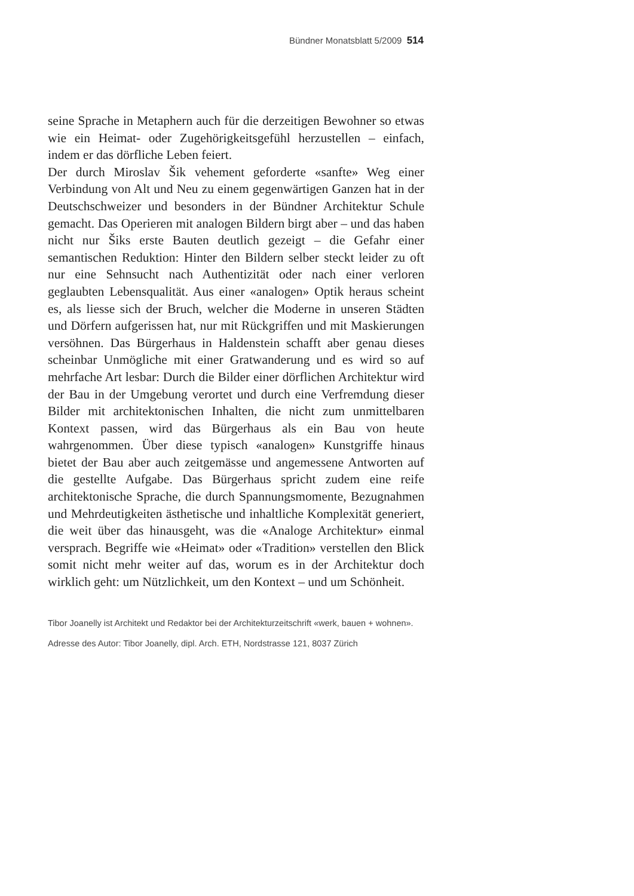Bündner Monatsblatt 5/2009 514
seine Sprache in Metaphern auch für die derzeitigen Bewohner so etwas wie ein Heimat- oder Zugehörigkeitsgefühl herzustellen – einfach, indem er das dörfliche Leben feiert.
Der durch Miroslav Šik vehement geforderte «sanfte» Weg einer Verbindung von Alt und Neu zu einem gegenwärtigen Ganzen hat in der Deutschschweizer und besonders in der Bündner Architektur Schule gemacht. Das Operieren mit analogen Bildern birgt aber – und das haben nicht nur Šiks erste Bauten deutlich gezeigt – die Gefahr einer semantischen Reduktion: Hinter den Bildern selber steckt leider zu oft nur eine Sehnsucht nach Authentizität oder nach einer verloren geglaubten Lebensqualität. Aus einer «analogen» Optik heraus scheint es, als liesse sich der Bruch, welcher die Moderne in unseren Städten und Dörfern aufgerissen hat, nur mit Rückgriffen und mit Maskierungen versöhnen. Das Bürgerhaus in Haldenstein schafft aber genau dieses scheinbar Unmögliche mit einer Gratwanderung und es wird so auf mehrfache Art lesbar: Durch die Bilder einer dörflichen Architektur wird der Bau in der Umgebung verortet und durch eine Verfremdung dieser Bilder mit architektonischen Inhalten, die nicht zum unmittelbaren Kontext passen, wird das Bürgerhaus als ein Bau von heute wahrgenommen. Über diese typisch «analogen» Kunstgriffe hinaus bietet der Bau aber auch zeitgemässe und angemessene Antworten auf die gestellte Aufgabe. Das Bürgerhaus spricht zudem eine reife architektonische Sprache, die durch Spannungsmomente, Bezugnahmen und Mehrdeutigkeiten ästhetische und inhaltliche Komplexität generiert, die weit über das hinausgeht, was die «Analoge Architektur» einmal versprach. Begriffe wie «Heimat» oder «Tradition» verstellen den Blick somit nicht mehr weiter auf das, worum es in der Architektur doch wirklich geht: um Nützlichkeit, um den Kontext – und um Schönheit.
Tibor Joanelly ist Architekt und Redaktor bei der Architekturzeitschrift «werk, bauen + wohnen».
Adresse des Autor: Tibor Joanelly, dipl. Arch. ETH, Nordstrasse 121, 8037 Zürich